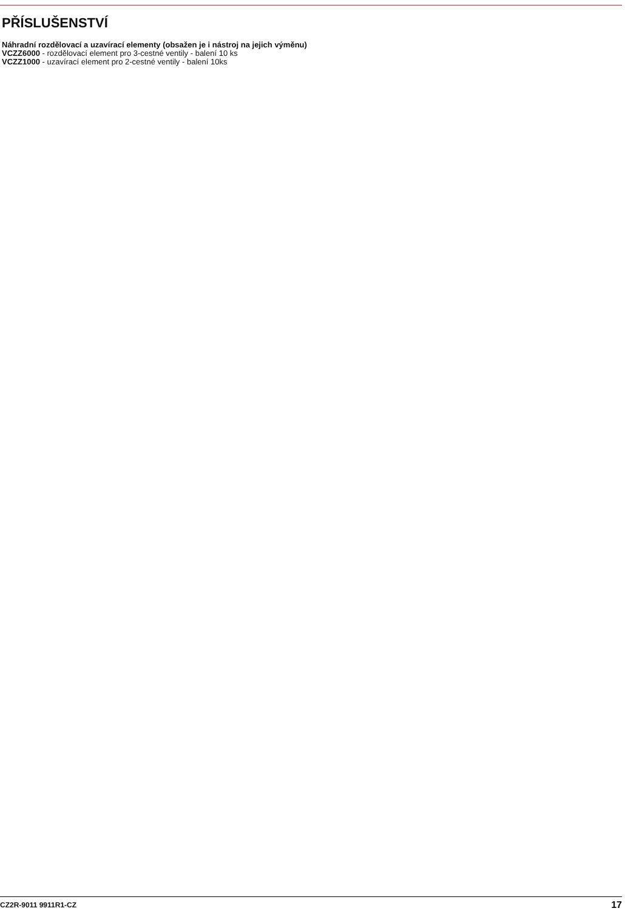PŘÍSLUŠENSTVÍ
Náhradní rozdělovací a uzavírací elementy (obsažen je i nástroj na jejich výměnu)
VCZZ6000 - rozdělovací element pro 3-cestné ventily - balení 10 ks
VCZZ1000 - uzavírací element pro 2-cestné ventily - balení 10ks
CZ2R-9011 9911R1-CZ 17